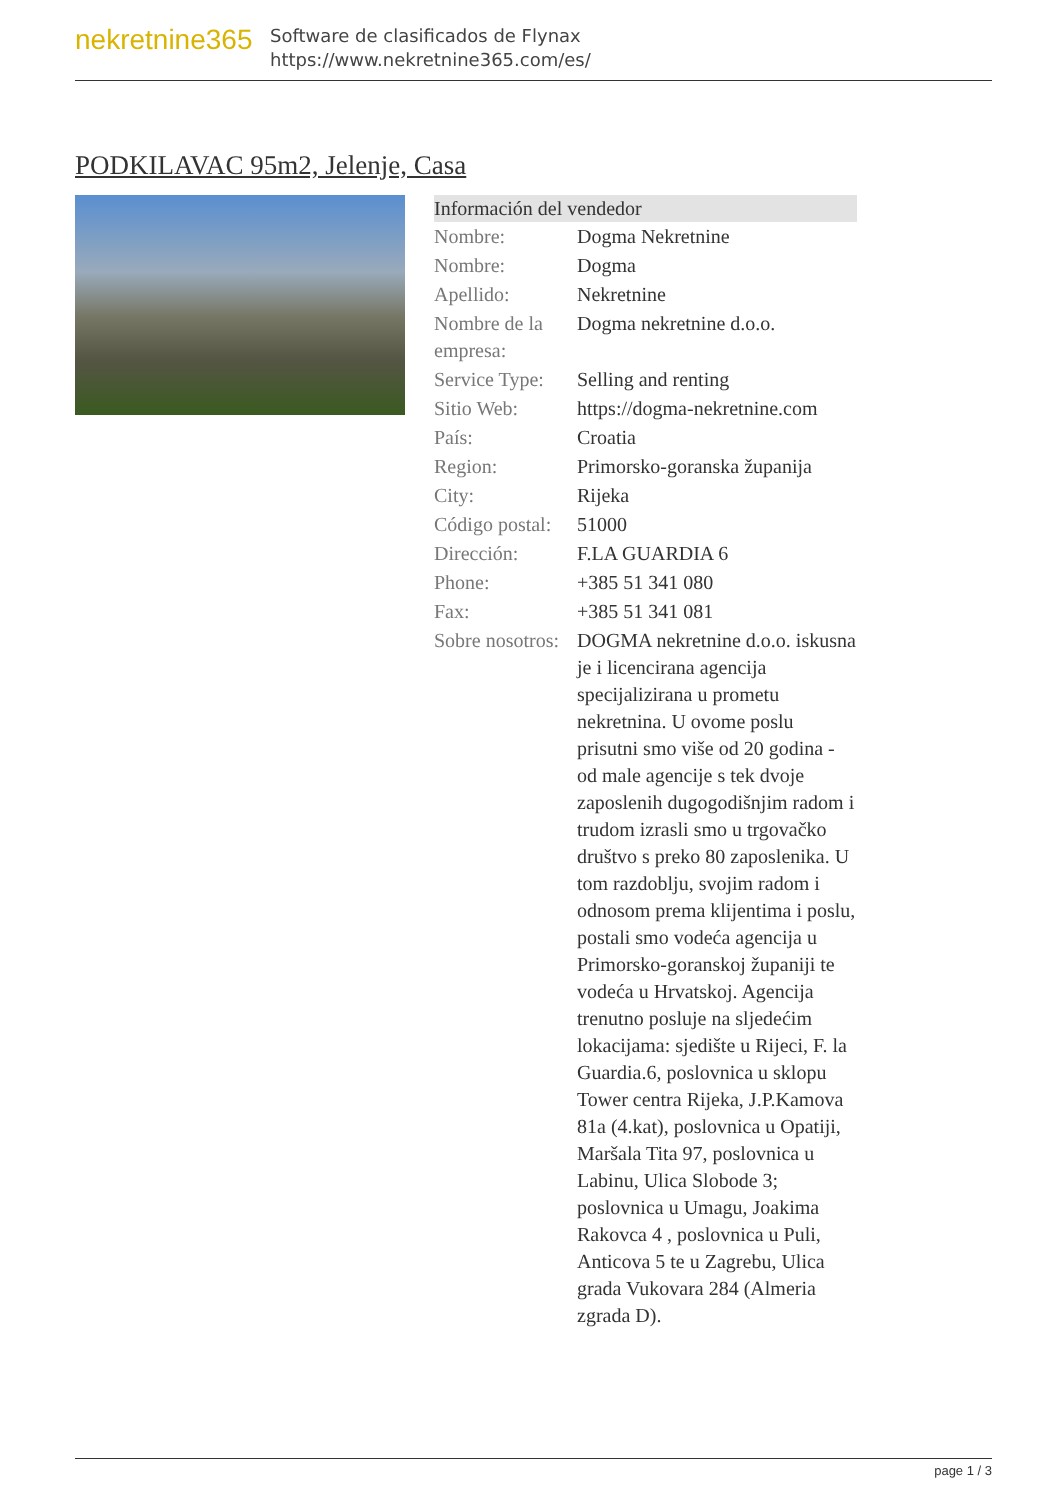nekretnine365
Software de clasificados de Flynax
https://www.nekretnine365.com/es/
PODKILAVAC 95m2, Jelenje, Casa
| Información del vendedor | |
| --- | --- |
| Nombre: | Dogma Nekretnine |
| Nombre: | Dogma |
| Apellido: | Nekretnine |
| Nombre de la empresa: | Dogma nekretnine d.o.o. |
| Service Type: | Selling and renting |
| Sitio Web: | https://dogma-nekretnine.com |
| País: | Croatia |
| Region: | Primorsko-goranska županija |
| City: | Rijeka |
| Código postal: | 51000 |
| Dirección: | F.LA GUARDIA 6 |
| Phone: | +385 51 341 080 |
| Fax: | +385 51 341 081 |
| Sobre nosotros: | DOGMA nekretnine d.o.o. iskusna je i licencirana agencija specijalizirana u prometu nekretnina. U ovome poslu prisutni smo više od 20 godina - od male agencije s tek dvoje zaposlenih dugogodišnjim radom i trudom izrasli smo u trgovačko društvo s preko 80 zaposlenika. U tom razdoblju, svojim radom i odnosom prema klijentima i poslu, postali smo vodeća agencija u Primorsko-goranskoj županiji te vodeća u Hrvatskoj. Agencija trenutno posluje na sljedećim lokacijama: sjedište u Rijeci, F. la Guardia.6, poslovnica u sklopu Tower centra Rijeka, J.P.Kamova 81a (4.kat), poslovnica u Opatiji, Maršala Tita 97, poslovnica u Labinu, Ulica Slobode 3; poslovnica u Umagu, Joakima Rakovca 4 , poslovnica u Puli, Anticova 5 te u Zagrebu, Ulica grada Vukovara 284 (Almeria zgrada D). |
page 1 / 3